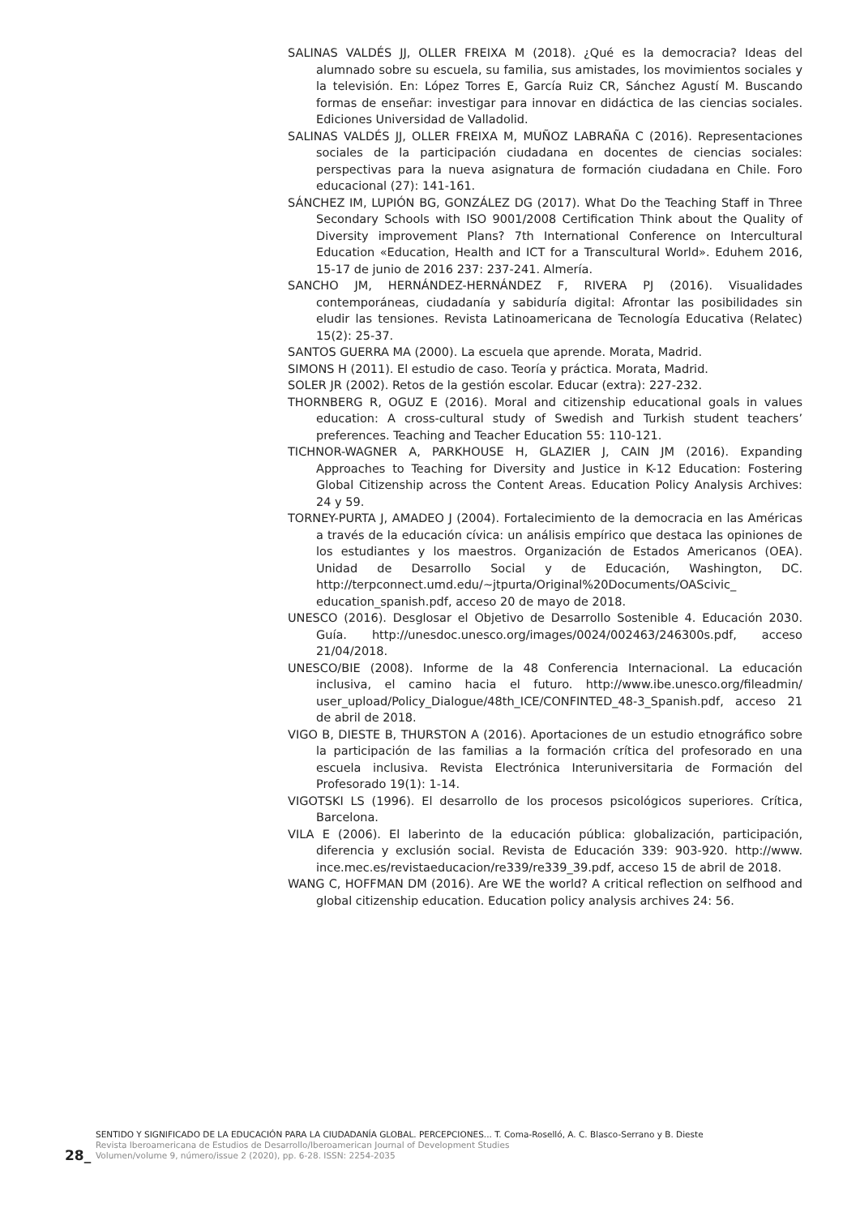SALINAS VALDÉS JJ, OLLER FREIXA M (2018). ¿Qué es la democracia? Ideas del alumnado sobre su escuela, su familia, sus amistades, los movimientos sociales y la televisión. En: López Torres E, García Ruiz CR, Sánchez Agustí M. Buscando formas de enseñar: investigar para innovar en didáctica de las ciencias sociales. Ediciones Universidad de Valladolid.
SALINAS VALDÉS JJ, OLLER FREIXA M, MUÑOZ LABRAÑA C (2016). Representaciones sociales de la participación ciudadana en docentes de ciencias sociales: perspectivas para la nueva asignatura de formación ciudadana en Chile. Foro educacional (27): 141-161.
SÁNCHEZ IM, LUPIÓN BG, GONZÁLEZ DG (2017). What Do the Teaching Staff in Three Secondary Schools with ISO 9001/2008 Certification Think about the Quality of Diversity improvement Plans? 7th International Conference on Intercultural Education «Education, Health and ICT for a Transcultural World». Eduhem 2016, 15-17 de junio de 2016 237: 237-241. Almería.
SANCHO JM, HERNÁNDEZ-HERNÁNDEZ F, RIVERA PJ (2016). Visualidades contemporáneas, ciudadanía y sabiduría digital: Afrontar las posibilidades sin eludir las tensiones. Revista Latinoamericana de Tecnología Educativa (Relatec) 15(2): 25-37.
SANTOS GUERRA MA (2000). La escuela que aprende. Morata, Madrid.
SIMONS H (2011). El estudio de caso. Teoría y práctica. Morata, Madrid.
SOLER JR (2002). Retos de la gestión escolar. Educar (extra): 227-232.
THORNBERG R, OGUZ E (2016). Moral and citizenship educational goals in values education: A cross-cultural study of Swedish and Turkish student teachers’ preferences. Teaching and Teacher Education 55: 110-121.
TICHNOR-WAGNER A, PARKHOUSE H, GLAZIER J, CAIN JM (2016). Expanding Approaches to Teaching for Diversity and Justice in K-12 Education: Fostering Global Citizenship across the Content Areas. Education Policy Analysis Archives: 24 y 59.
TORNEY-PURTA J, AMADEO J (2004). Fortalecimiento de la democracia en las Américas a través de la educación cívica: un análisis empírico que destaca las opiniones de los estudiantes y los maestros. Organización de Estados Americanos (OEA). Unidad de Desarrollo Social y de Educación, Washington, DC. http://terpconnect.umd.edu/~jtpurta/Original%20Documents/OAScivic_ education_spanish.pdf, acceso 20 de mayo de 2018.
UNESCO (2016). Desglosar el Objetivo de Desarrollo Sostenible 4. Educación 2030. Guía. http://unesdoc.unesco.org/images/0024/002463/246300s.pdf, acceso 21/04/2018.
UNESCO/BIE (2008). Informe de la 48 Conferencia Internacional. La educación inclusiva, el camino hacia el futuro. http://www.ibe.unesco.org/fileadmin/ user_upload/Policy_Dialogue/48th_ICE/CONFINTED_48-3_Spanish.pdf, acceso 21 de abril de 2018.
VIGO B, DIESTE B, THURSTON A (2016). Aportaciones de un estudio etnográfico sobre la participación de las familias a la formación crítica del profesorado en una escuela inclusiva. Revista Electrónica Interuniversitaria de Formación del Profesorado 19(1): 1-14.
VIGOTSKI LS (1996). El desarrollo de los procesos psicológicos superiores. Crítica, Barcelona.
VILA E (2006). El laberinto de la educación pública: globalización, participación, diferencia y exclusión social. Revista de Educación 339: 903-920. http://www. ince.mec.es/revistaeducacion/re339/re339_39.pdf, acceso 15 de abril de 2018.
WANG C, HOFFMAN DM (2016). Are WE the world? A critical reflection on selfhood and global citizenship education. Education policy analysis archives 24: 56.
SENTIDO Y SIGNIFICADO DE LA EDUCACIÓN PARA LA CIUDADANÍA GLOBAL. PERCEPCIONES... T. Coma-Roselló, A. C. Blasco-Serrano y B. Dieste
Revista Iberoamericana de Estudios de Desarrollo/Iberoamerican Journal of Development Studies
28_ Volumen/volume 9, número/issue 2 (2020), pp. 6-28. ISSN: 2254-2035